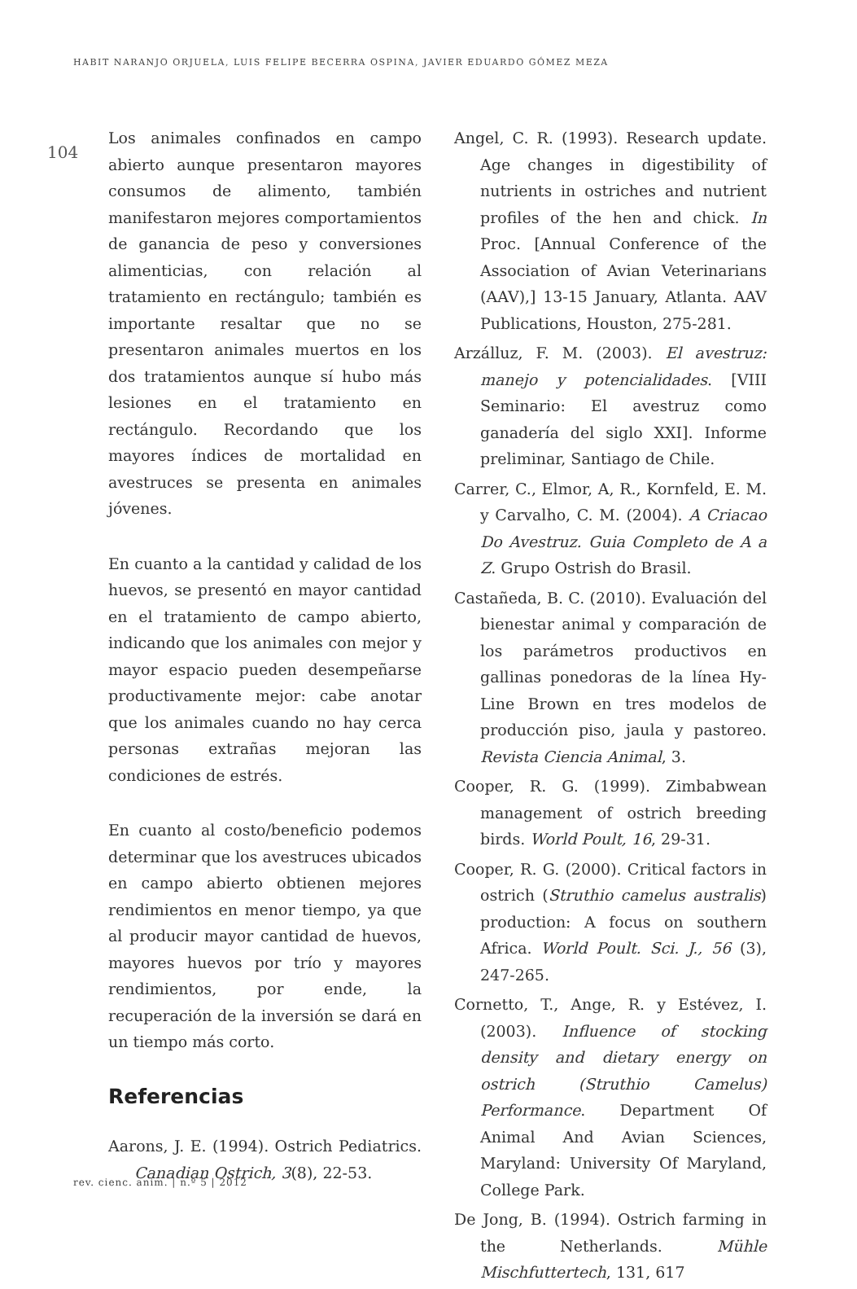HABIT NARANJO ORJUELA, LUIS FELIPE BECERRA OSPINA, JAVIER EDUARDO GÓMEZ MEZA
104
Los animales confinados en campo abierto aunque presentaron mayores consumos de alimento, también manifestaron mejores comportamientos de ganancia de peso y conversiones alimenticias, con relación al tratamiento en rectángulo; también es importante resaltar que no se presentaron animales muertos en los dos tratamientos aunque sí hubo más lesiones en el tratamiento en rectángulo. Recordando que los mayores índices de mortalidad en avestruces se presenta en animales jóvenes.
En cuanto a la cantidad y calidad de los huevos, se presentó en mayor cantidad en el tratamiento de campo abierto, indicando que los animales con mejor y mayor espacio pueden desempeñarse productivamente mejor: cabe anotar que los animales cuando no hay cerca personas extrañas mejoran las condiciones de estrés.
En cuanto al costo/beneficio podemos determinar que los avestruces ubicados en campo abierto obtienen mejores rendimientos en menor tiempo, ya que al producir mayor cantidad de huevos, mayores huevos por trío y mayores rendimientos, por ende, la recuperación de la inversión se dará en un tiempo más corto.
Referencias
Aarons, J. E. (1994). Ostrich Pediatrics. Canadian Ostrich, 3(8), 22-53.
Angel, C. R. (1993). Research update. Age changes in digestibility of nutrients in ostriches and nutrient profiles of the hen and chick. In Proc. [Annual Conference of the Association of Avian Veterinarians (AAV),] 13-15 January, Atlanta. AAV Publications, Houston, 275-281.
Arzálluz, F. M. (2003). El avestruz: manejo y potencialidades. [VIII Seminario: El avestruz como ganadería del siglo XXI]. Informe preliminar, Santiago de Chile.
Carrer, C., Elmor, A, R., Kornfeld, E. M. y Carvalho, C. M. (2004). A Criacao Do Avestruz. Guia Completo de A a Z. Grupo Ostrish do Brasil.
Castañeda, B. C. (2010). Evaluación del bienestar animal y comparación de los parámetros productivos en gallinas ponedoras de la línea Hy-Line Brown en tres modelos de producción piso, jaula y pastoreo. Revista Ciencia Animal, 3.
Cooper, R. G. (1999). Zimbabwean management of ostrich breeding birds. World Poult, 16, 29-31.
Cooper, R. G. (2000). Critical factors in ostrich (Struthio camelus australis) production: A focus on southern Africa. World Poult. Sci. J., 56 (3), 247-265.
Cornetto, T., Ange, R. y Estévez, I. (2003). Influence of stocking density and dietary energy on ostrich (Struthio Camelus) Performance. Department Of Animal And Avian Sciences, Maryland: University Of Maryland, College Park.
De Jong, B. (1994). Ostrich farming in the Netherlands. Mühle Mischfuttertech, 131, 617
rev. cienc. anim. | n.º 5 | 2012